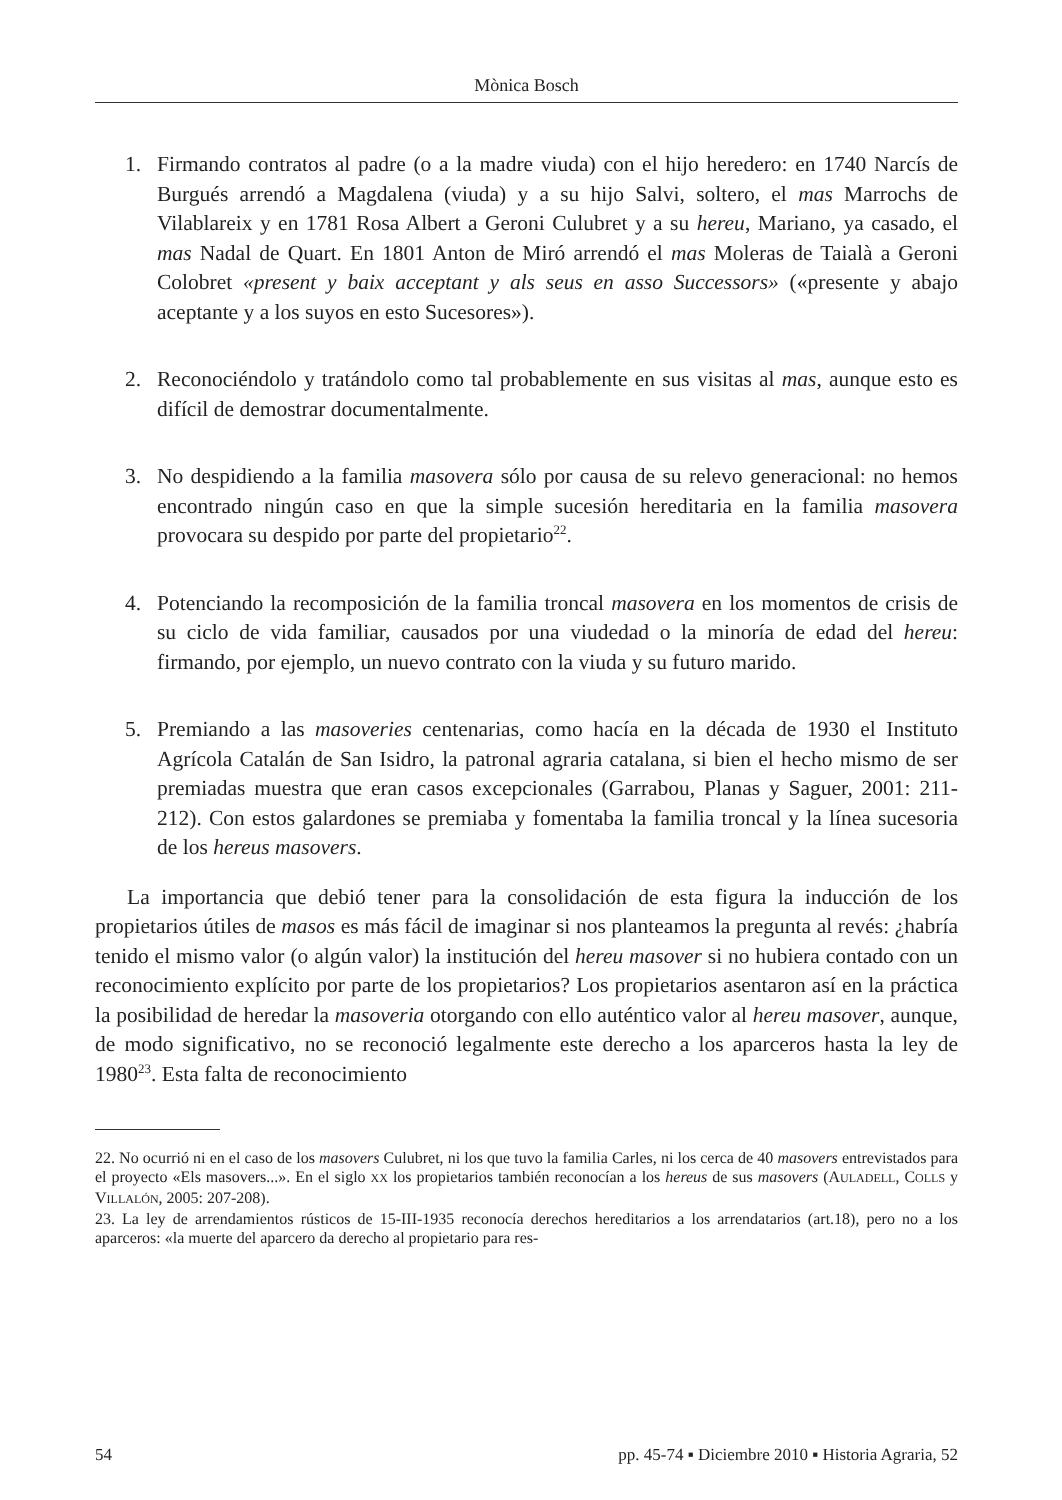Mònica Bosch
1. Firmando contratos al padre (o a la madre viuda) con el hijo heredero: en 1740 Narcís de Burgués arrendó a Magdalena (viuda) y a su hijo Salvi, soltero, el mas Marrochs de Vilablareix y en 1781 Rosa Albert a Geroni Culubret y a su hereu, Mariano, ya casado, el mas Nadal de Quart. En 1801 Anton de Miró arrendó el mas Moleras de Taialà a Geroni Colobret «present y baix acceptant y als seus en asso Successors» («presente y abajo aceptante y a los suyos en esto Sucesores»).
2. Reconociéndolo y tratándolo como tal probablemente en sus visitas al mas, aunque esto es difícil de demostrar documentalmente.
3. No despidiendo a la familia masovera sólo por causa de su relevo generacional: no hemos encontrado ningún caso en que la simple sucesión hereditaria en la familia masovera provocara su despido por parte del propietario<sup>22</sup>.
4. Potenciando la recomposición de la familia troncal masovera en los momentos de crisis de su ciclo de vida familiar, causados por una viudedad o la minoría de edad del hereu: firmando, por ejemplo, un nuevo contrato con la viuda y su futuro marido.
5. Premiando a las masoveries centenarias, como hacía en la década de 1930 el Instituto Agrícola Catalán de San Isidro, la patronal agraria catalana, si bien el hecho mismo de ser premiadas muestra que eran casos excepcionales (Garrabou, Planas y Saguer, 2001: 211-212). Con estos galardones se premiaba y fomentaba la familia troncal y la línea sucesoria de los hereus masovers.
La importancia que debió tener para la consolidación de esta figura la inducción de los propietarios útiles de masos es más fácil de imaginar si nos planteamos la pregunta al revés: ¿habría tenido el mismo valor (o algún valor) la institución del hereu masover si no hubiera contado con un reconocimiento explícito por parte de los propietarios? Los propietarios asentaron así en la práctica la posibilidad de heredar la masoveria otorgando con ello auténtico valor al hereu masover, aunque, de modo significativo, no se reconoció legalmente este derecho a los aparceros hasta la ley de 1980<sup>23</sup>. Esta falta de reconocimiento
22. No ocurrió ni en el caso de los masovers Culubret, ni los que tuvo la familia Carles, ni los cerca de 40 masovers entrevistados para el proyecto «Els masovers...». En el siglo XX los propietarios también reconocían a los hereus de sus masovers (AULADELL, COLLS y VILLALÓN, 2005: 207-208).
23. La ley de arrendamientos rústicos de 15-III-1935 reconocía derechos hereditarios a los arrendatarios (art.18), pero no a los aparceros: «la muerte del aparcero da derecho al propietario para res-
54 pp. 45-74 ▪ Diciembre 2010 ▪ Historia Agraria, 52